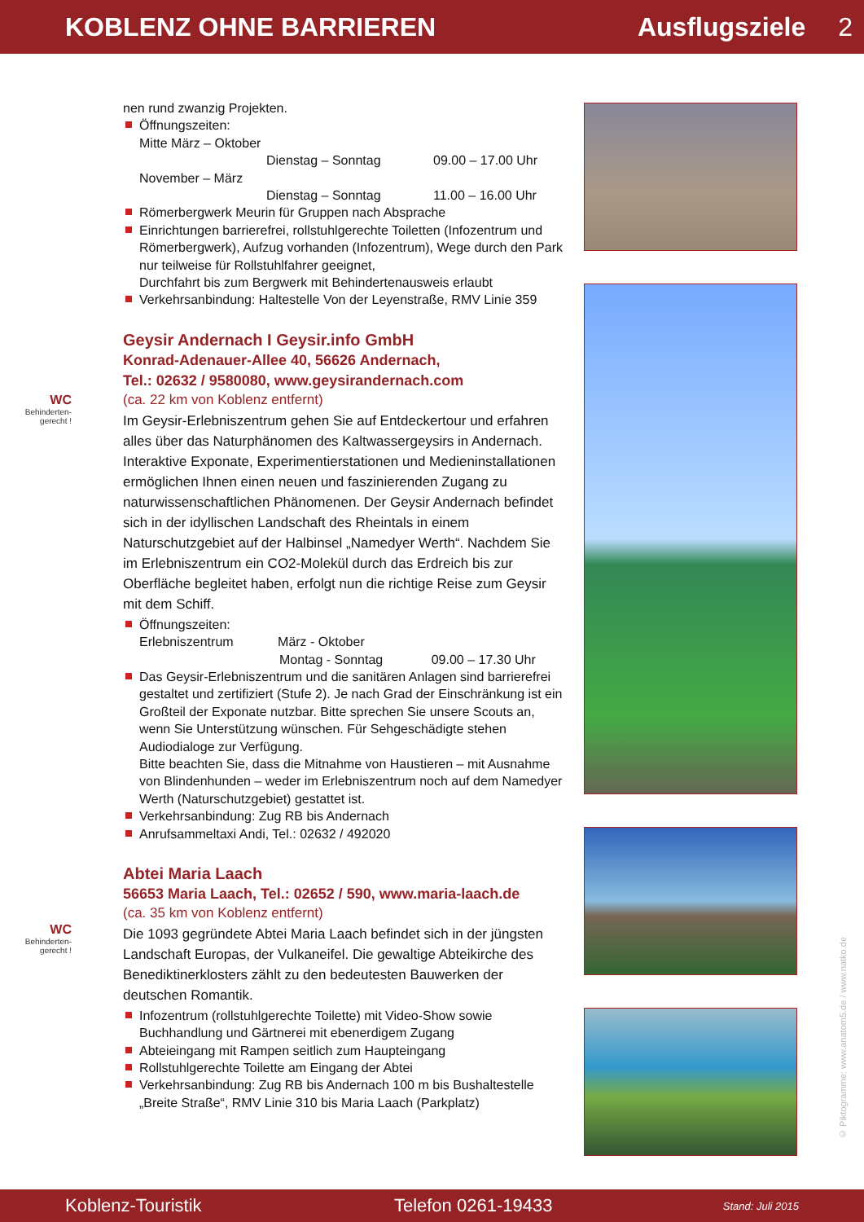KOBLENZ OHNE BARRIEREN Ausflugsziele 2
WC
Behinderten-
gerecht !
WC
Behinderten-
gerecht !
nen rund zwanzig Projekten.
Öffnungszeiten:
Mitte März – Oktober
Dienstag – Sonntag 09.00 – 17.00 Uhr
November – März
Dienstag – Sonntag 11.00 – 16.00 Uhr
Römerbergwerk Meurin für Gruppen nach Absprache
Einrichtungen barrierefrei, rollstuhlgerechte Toiletten (Infozentrum und Römerbergwerk), Aufzug vorhanden (Infozentrum), Wege durch den Park nur teilweise für Rollstuhlfahrer geeignet,
Durchfahrt bis zum Bergwerk mit Behindertenausweis erlaubt
Verkehrsanbindung: Haltestelle Von der Leyenstraße, RMV Linie 359
Geysir Andernach I Geysir.info GmbH
Konrad-Adenauer-Allee 40, 56626 Andernach,
Tel.: 02632 / 9580080, www.geysirandernach.com
(ca. 22 km von Koblenz entfernt)
Im Geysir-Erlebniszentrum gehen Sie auf Entdeckertour und erfahren alles über das Naturphänomen des Kaltwassergeysirs in Andernach. Interaktive Exponate, Experimentierstationen und Medieninstallationen ermöglichen Ihnen einen neuen und faszinierenden Zugang zu naturwissenschaftlichen Phänomenen. Der Geysir Andernach befindet sich in der idyllischen Landschaft des Rheintals in einem Naturschutzgebiet auf der Halbinsel „Namedyer Werth“. Nachdem Sie im Erlebniszentrum ein CO2-Molekül durch das Erdreich bis zur Oberfläche begleitet haben, erfolgt nun die richtige Reise zum Geysir mit dem Schiff.
Öffnungszeiten:
Erlebniszentrum März - Oktober
Montag - Sonntag 09.00 – 17.30 Uhr
Das Geysir-Erlebniszentrum und die sanitären Anlagen sind barrierefrei gestaltet und zertifiziert (Stufe 2). Je nach Grad der Einschränkung ist ein Großteil der Exponate nutzbar. Bitte sprechen Sie unsere Scouts an, wenn Sie Unterstützung wünschen. Für Sehgeschädigte stehen Audiodialoge zur Verfügung.
Bitte beachten Sie, dass die Mitnahme von Haustieren – mit Ausnahme von Blindenhunden – weder im Erlebniszentrum noch auf dem Namedyer Werth (Naturschutzgebiet) gestattet ist.
Verkehrsanbindung: Zug RB bis Andernach
Anrufsammeltaxi Andi, Tel.: 02632 / 492020
Abtei Maria Laach
56653 Maria Laach, Tel.: 02652 / 590, www.maria-laach.de
(ca. 35 km von Koblenz entfernt)
Die 1093 gegründete Abtei Maria Laach befindet sich in der jüngsten Landschaft Europas, der Vulkaneifel. Die gewaltige Abteikirche des Benediktinerklosters zählt zu den bedeutesten Bauwerken der deutschen Romantik.
Infozentrum (rollstuhlgerechte Toilette) mit Video-Show sowie Buchhandlung und Gärtnerei mit ebenerdigem Zugang
Abteieingang mit Rampen seitlich zum Haupteingang
Rollstuhlgerechte Toilette am Eingang der Abtei
Verkehrsanbindung: Zug RB bis Andernach 100 m bis Bushaltestelle „Breite Straße“, RMV Linie 310 bis Maria Laach (Parkplatz)
© Piktogramme: www.anatom5.de / www.natko.de
Koblenz-Touristik Telefon 0261-19433 Stand: Juli 2015